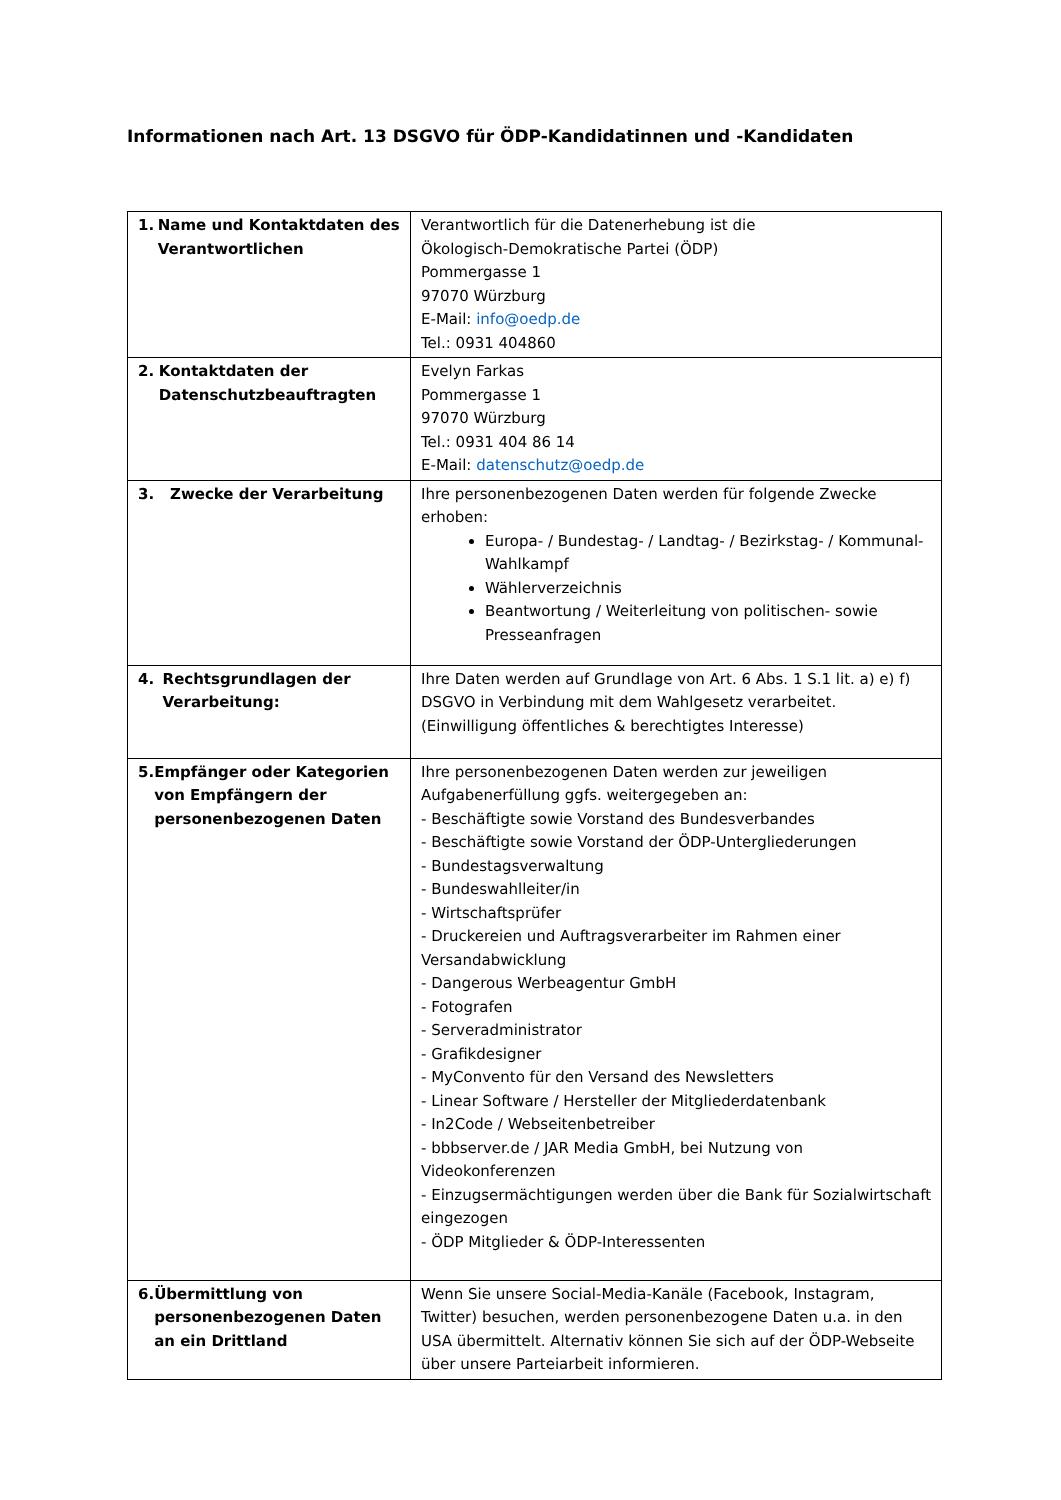Informationen nach Art. 13 DSGVO für ÖDP-Kandidatinnen und -Kandidaten
| 1. Name und Kontaktdaten des Verantwortlichen | Verantwortlich für die Datenerhebung ist die Ökologisch-Demokratische Partei (ÖDP) Pommergasse 1 97070 Würzburg E-Mail: info@oedp.de Tel.: 0931 404860 |
| 2. Kontaktdaten der Datenschutzbeauftragten | Evelyn Farkas Pommergasse 1 97070 Würzburg Tel.: 0931 404 86 14 E-Mail: datenschutz@oedp.de |
| 3. Zwecke der Verarbeitung | Ihre personenbezogenen Daten werden für folgende Zwecke erhoben: Europa- / Bundestag- / Landtag- / Bezirkstag- / Kommunal-Wahlkampf Wählerverzeichnis Beantwortung / Weiterleitung von politischen- sowie Presseanfragen |
| 4. Rechtsgrundlagen der Verarbeitung: | Ihre Daten werden auf Grundlage von Art. 6 Abs. 1 S.1 lit. a) e) f) DSGVO in Verbindung mit dem Wahlgesetz verarbeitet. (Einwilligung öffentliches & berechtigtes Interesse) |
| 5. Empfänger oder Kategorien von Empfängern der personenbezogenen Daten | Ihre personenbezogenen Daten werden zur jeweiligen Aufgabenerfüllung ggfs. weitergegeben an: - Beschäftigte sowie Vorstand des Bundesverbandes - Beschäftigte sowie Vorstand der ÖDP-Untergliederungen - Bundestagsverwaltung - Bundeswahlleiter/in - Wirtschaftsprüfer - Druckereien und Auftragsverarbeiter im Rahmen einer Versandabwicklung - Dangerous Werbeagentur GmbH - Fotografen - Serveradministrator - Grafikdesigner - MyConvento für den Versand des Newsletters - Linear Software / Hersteller der Mitgliederdatenbank - In2Code / Webseitenbetreiber - bbbserver.de / JAR Media GmbH, bei Nutzung von Videokonferenzen - Einzugsermächtigungen werden über die Bank für Sozialwirtschaft eingezogen - ÖDP Mitglieder & ÖDP-Interessenten |
| 6. Übermittlung von personenbezogenen Daten an ein Drittland | Wenn Sie unsere Social-Media-Kanäle (Facebook, Instagram, Twitter) besuchen, werden personenbezogene Daten u.a. in den USA übermittelt. Alternativ können Sie sich auf der ÖDP-Webseite über unsere Parteiarbeit informieren. |